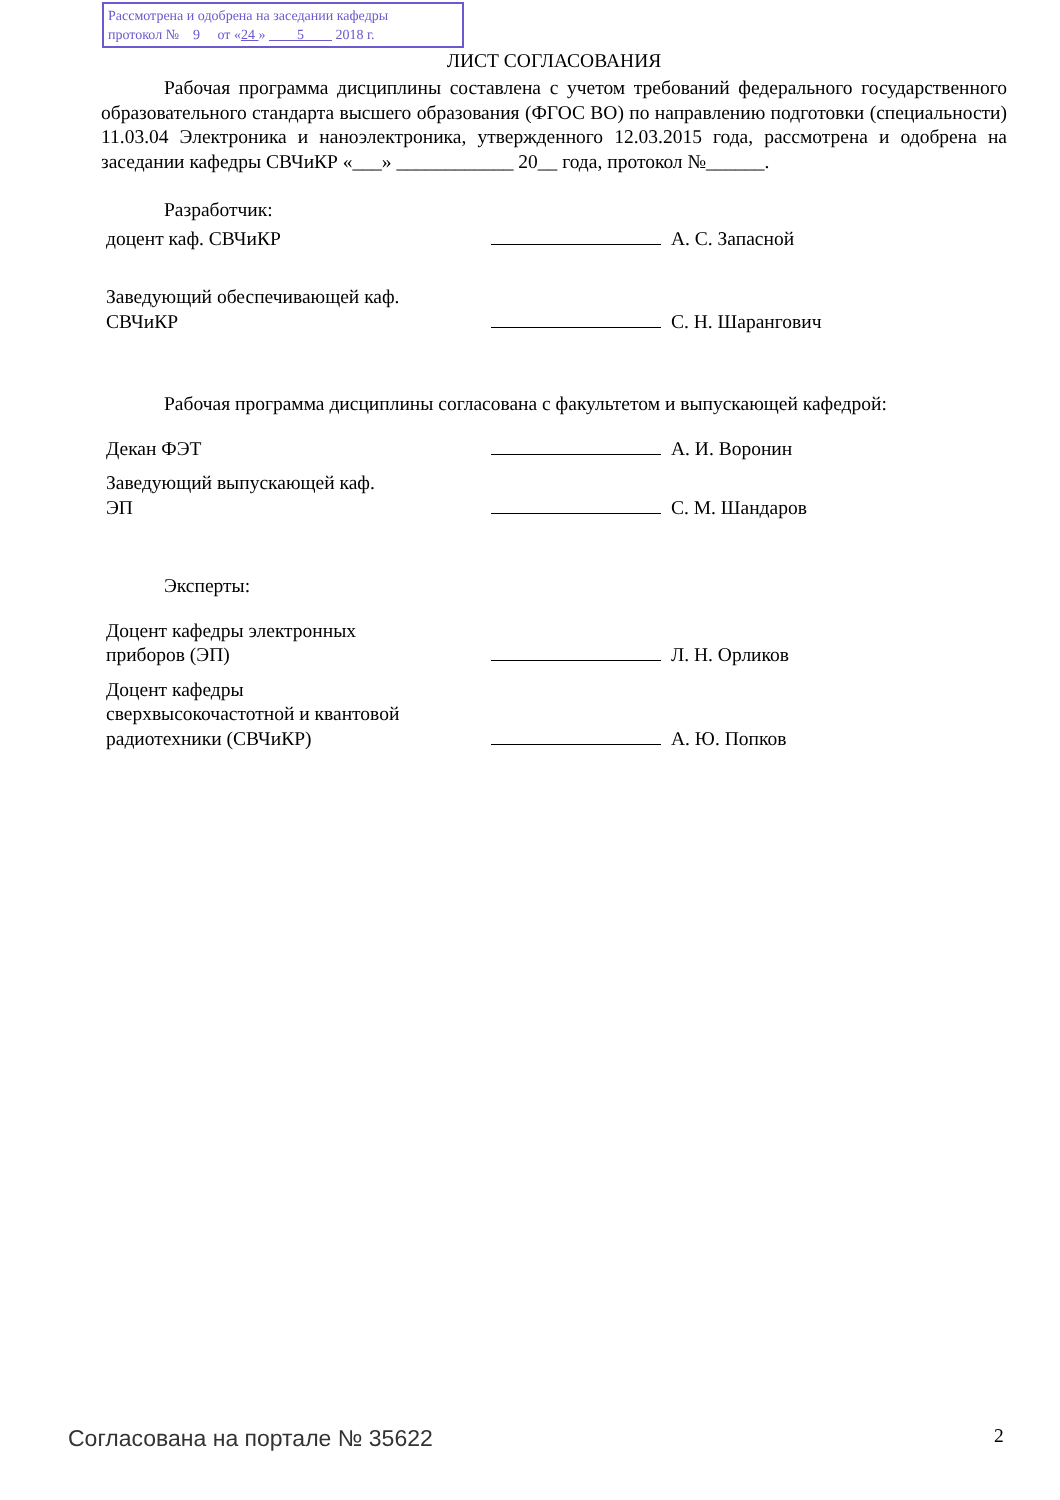Рассмотрена и одобрена на заседании кафедры
протокол № 9 от «24 » 5 2018 г.
ЛИСТ СОГЛАСОВАНИЯ
Рабочая программа дисциплины составлена с учетом требований федерального государственного образовательного стандарта высшего образования (ФГОС ВО) по направлению подготовки (специальности) 11.03.04 Электроника и наноэлектроника, утвержденного 12.03.2015 года, рассмотрена и одобрена на заседании кафедры СВЧиКР «___» ____________ 20__ года, протокол №______.
Разработчик:
| доцент каф. СВЧиКР | | А. С. Запасной |
| Заведующий обеспечивающей каф. СВЧиКР | | С. Н. Шарангович |
Рабочая программа дисциплины согласована с факультетом и выпускающей кафедрой:
| Декан ФЭТ | | А. И. Воронин |
| Заведующий выпускающей каф. ЭП | | С. М. Шандаров |
Эксперты:
| Доцент кафедры электронных приборов (ЭП) | | Л. Н. Орликов |
| Доцент кафедры сверхвысокочастотной и квантовой радиотехники (СВЧиКР) | | А. Ю. Попков |
Согласована на портале № 35622 2